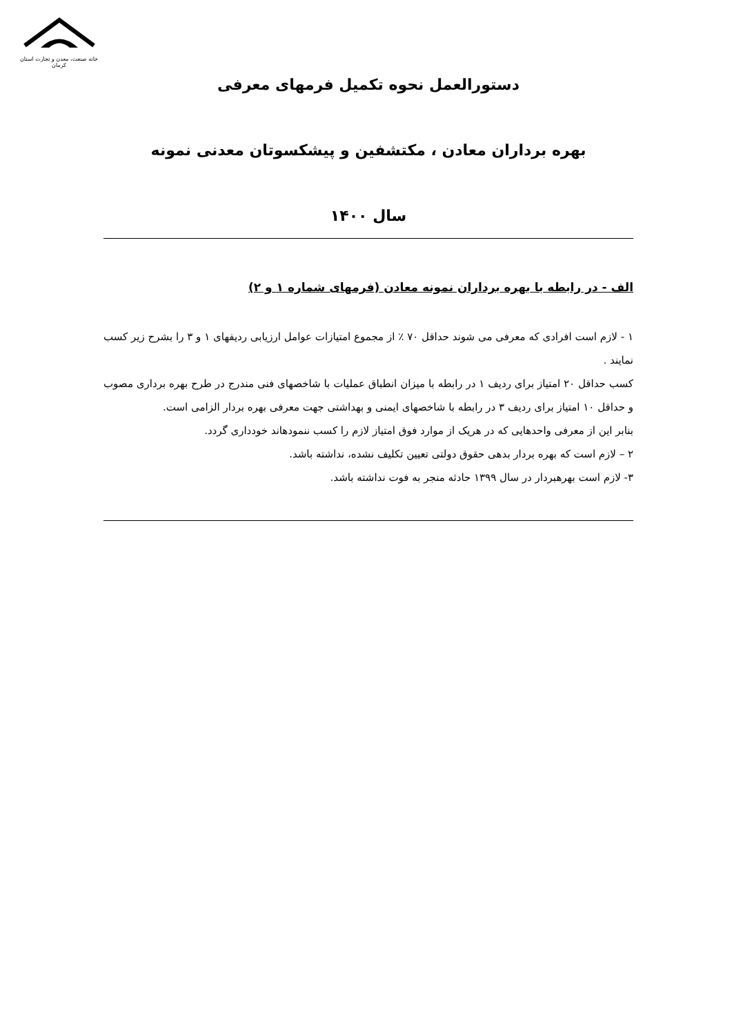خانه صنعت، معدن و تجارت استان کرمان
دستورالعمل نحوه تکمیل فرمهای معرفی
بهره برداران معادن ، مکتشفین و پیشکسوتان معدنی نمونه
سال ۱۴۰۰
الف - در رابطه با بهره برداران نمونه معادن (فرمهای شماره ۱ و ۲)
۱ - لازم است افرادی که معرفی می شوند حداقل ۷۰ ٪ از مجموع امتیازات عوامل ارزیابی ردیفهای ۱ و ۳ را بشرح زیر کسب نمایند .
کسب حداقل ۲۰ امتیاز برای ردیف ۱ در رابطه با میزان انطباق عملیات با شاخصهای فنی مندرج در طرح بهره برداری مصوب و حداقل ۱۰ امتیاز برای ردیف ۳ در رابطه با شاخصهای ایمنی و بهداشتی جهت معرفی بهره بردار الزامی است.
بنابر این از معرفی واحدهایی که در هریک از موارد فوق امتیاز لازم را کسب ننمودهاند خودداری گردد.
۲ – لازم است که بهره بردار بدهی حقوق دولتی تعیین تکلیف نشده، نداشته باشد.
۳- لازم است بهرهبردار در سال ۱۳۹۹ حادثه منجر به فوت نداشته باشد.